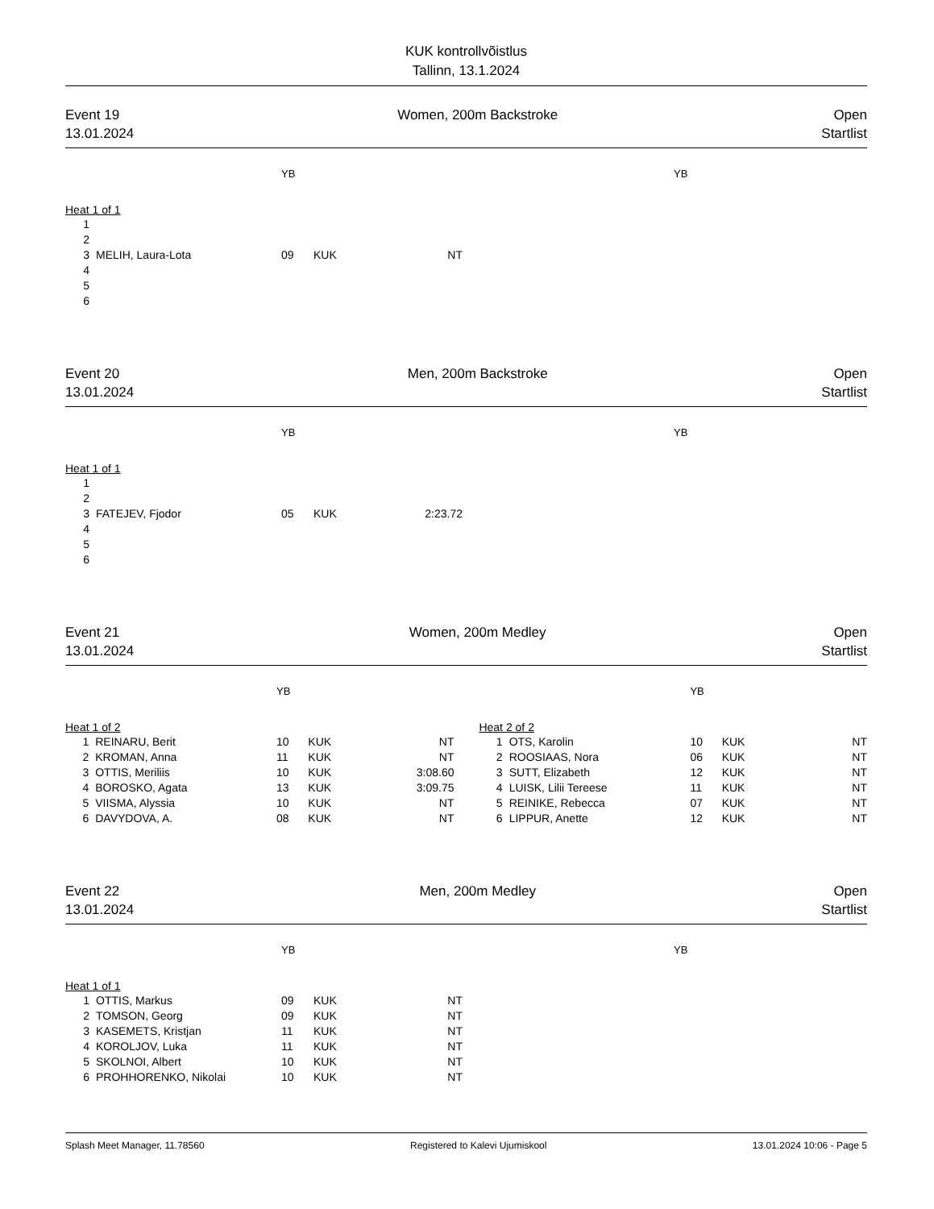KUK kontrollvõistlus
Tallinn, 13.1.2024
Event 19
13.01.2024
Women, 200m Backstroke Open
Startlist
| | | YB | | | | | | YB |
| Heat 1 of 1 | | | | | | | | |
| 1 | | | | | | | | |
| 2 | | | | | | | | |
| 3 | MELIH, Laura-Lota | 09 | KUK | NT | | | | |
| 4 | | | | | | | | |
| 5 | | | | | | | | |
| 6 | | | | | | | | |
Event 20
13.01.2024
Men, 200m Backstroke Open
Startlist
| | | YB | | | | | | YB |
| Heat 1 of 1 | | | | | | | | |
| 1 | | | | | | | | |
| 2 | | | | | | | | |
| 3 | FATEJEV, Fjodor | 05 | KUK | 2:23.72 | | | | |
| 4 | | | | | | | | |
| 5 | | | | | | | | |
| 6 | | | | | | | | |
Event 21
13.01.2024
Women, 200m Medley Open
Startlist
| | | YB | | | | | | YB | | |
| Heat 1 of 2 | | | | | | Heat 2 of 2 | | | | |
| 1 | REINARU, Berit | 10 | KUK | NT | | 1 | OTS, Karolin | 10 | KUK | NT |
| 2 | KROMAN, Anna | 11 | KUK | NT | | 2 | ROOSIAAS, Nora | 06 | KUK | NT |
| 3 | OTTIS, Meriliis | 10 | KUK | 3:08.60 | | 3 | SUTT, Elizabeth | 12 | KUK | NT |
| 4 | BOROSKO, Agata | 13 | KUK | 3:09.75 | | 4 | LUISK, Lilii Tereese | 11 | KUK | NT |
| 5 | VIISMA, Alyssia | 10 | KUK | NT | | 5 | REINIKE, Rebecca | 07 | KUK | NT |
| 6 | DAVYDOVA, A. | 08 | KUK | NT | | 6 | LIPPUR, Anette | 12 | KUK | NT |
Event 22
13.01.2024
Men, 200m Medley Open
Startlist
| | | YB | | | | | | YB |
| Heat 1 of 1 | | | | | | | | |
| 1 | OTTIS, Markus | 09 | KUK | NT | | | | |
| 2 | TOMSON, Georg | 09 | KUK | NT | | | | |
| 3 | KASEMETS, Kristjan | 11 | KUK | NT | | | | |
| 4 | KOROLJOV, Luka | 11 | KUK | NT | | | | |
| 5 | SKOLNOI, Albert | 10 | KUK | NT | | | | |
| 6 | PROHHORENKO, Nikolai | 10 | KUK | NT | | | | |
Splash Meet Manager, 11.78560 Registered to Kalevi Ujumiskool 13.01.2024 10:06 - Page 5